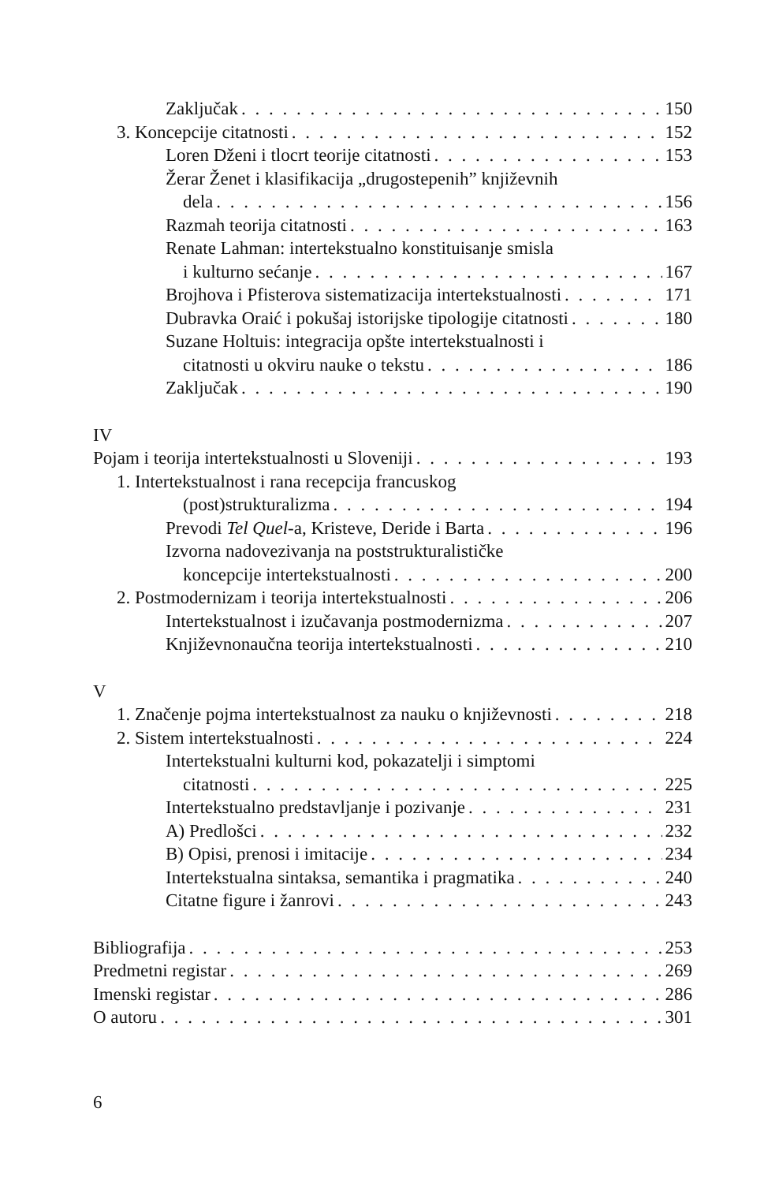Zaključak 150
3. Koncepcije citatnosti 152
Loren Dženi i tlocrt teorije citatnosti 153
Žerar Ženet i klasifikacija „drugostepenih” književnih
dela 156
Razmah teorija citatnosti 163
Renate Lahman: intertekstualno konstituisanje smisla
i kulturno sećanje 167
Brojhova i Pfisterova sistematizacija intertekstualnosti 171
Dubravka Oraić i pokušaj istorijske tipologije citatnosti 180
Suzane Holtuis: integracija opšte intertekstualnosti i
citatnosti u okviru nauke o tekstu 186
Zaključak 190
IV
Pojam i teorija intertekstualnosti u Sloveniji 193
1. Intertekstualnost i rana recepcija francuskog
(post)strukturalizma 194
Prevodi Tel Quel-a, Kristeve, Deride i Barta 196
Izvorna nadovezivanja na poststrukturalističke
koncepcije intertekstualnosti 200
2. Postmodernizam i teorija intertekstualnosti 206
Intertekstualnost i izučavanja postmodernizma 207
Književnonaučna teorija intertekstualnosti 210
V
1. Značenje pojma intertekstualnost za nauku o književnosti 218
2. Sistem intertekstualnosti 224
Intertekstualni kulturni kod, pokazatelji i simptomi
citatnosti 225
Intertekstualno predstavljanje i pozivanje 231
A) Predlošci 232
B) Opisi, prenosi i imitacije 234
Intertekstualna sintaksa, semantika i pragmatika 240
Citatne figure i žanrovi 243
Bibliografija 253
Predmetni registar 269
Imenski registar 286
O autoru 301
6